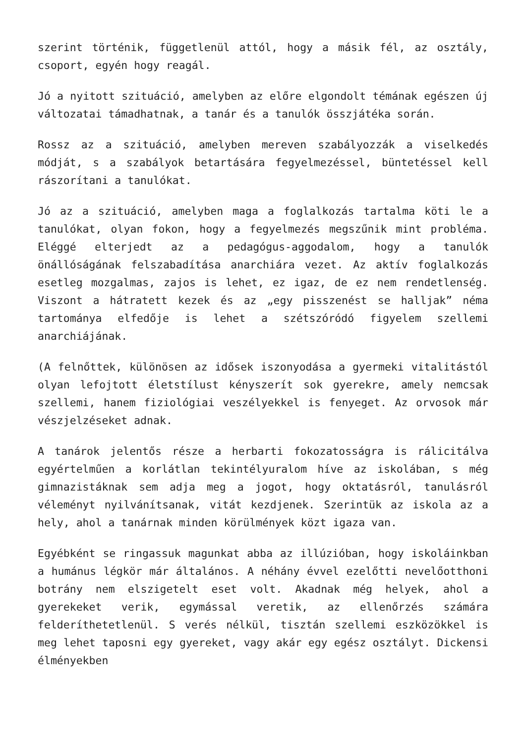szerint történik, függetlenül attól, hogy a másik fél, az osztály, csoport, egyén hogy reagál.
Jó a nyitott szituáció, amelyben az előre elgondolt témának egészen új változatai támadhatnak, a tanár és a tanulók összjátéka során.
Rossz az a szituáció, amelyben mereven szabályozzák a viselkedés módját, s a szabályok betartására fegyelmezéssel, büntetéssel kell rászorítani a tanulókat.
Jó az a szituáció, amelyben maga a foglalkozás tartalma köti le a tanulókat, olyan fokon, hogy a fegyelmezés megszűnik mint probléma. Eléggé elterjedt az a pedagógus-aggodalom, hogy a tanulók önállóságának felszabadítása anarchiára vezet. Az aktív foglalkozás esetleg mozgalmas, zajos is lehet, ez igaz, de ez nem rendetlenség. Viszont a hátratett kezek és az „egy pisszenést se halljak” néma tartománya elfedője is lehet a szétszóródó figyelem szellemi anarchiájának.
(A felnőttek, különösen az idősek iszonyodása a gyermeki vitalitástól olyan lefojtott életstílust kényszerít sok gyerekre, amely nemcsak szellemi, hanem fiziológiai veszélyekkel is fenyeget. Az orvosok már vészjelzéseket adnak.
A tanárok jelentős része a herbarti fokozatosságra is rálicitálva egyértelműen a korlátlan tekintélyuralom híve az iskolában, s még gimnazistáknak sem adja meg a jogot, hogy oktatásról, tanulásról véleményt nyilvánítsanak, vitát kezdjenek. Szerintük az iskola az a hely, ahol a tanárnak minden körülmények közt igaza van.
Egyébként se ringassuk magunkat abba az illúzióban, hogy iskoláinkban a humánus légkör már általános. A néhány évvel ezelőtti nevelőotthoni botrány nem elszigetelt eset volt. Akadnak még helyek, ahol a gyerekeket verik, egymással veretik, az ellenőrzés számára felderíthetetlenül. S verés nélkül, tisztán szellemi eszközökkel is meg lehet taposni egy gyereket, vagy akár egy egész osztályt. Dickensi élményekben